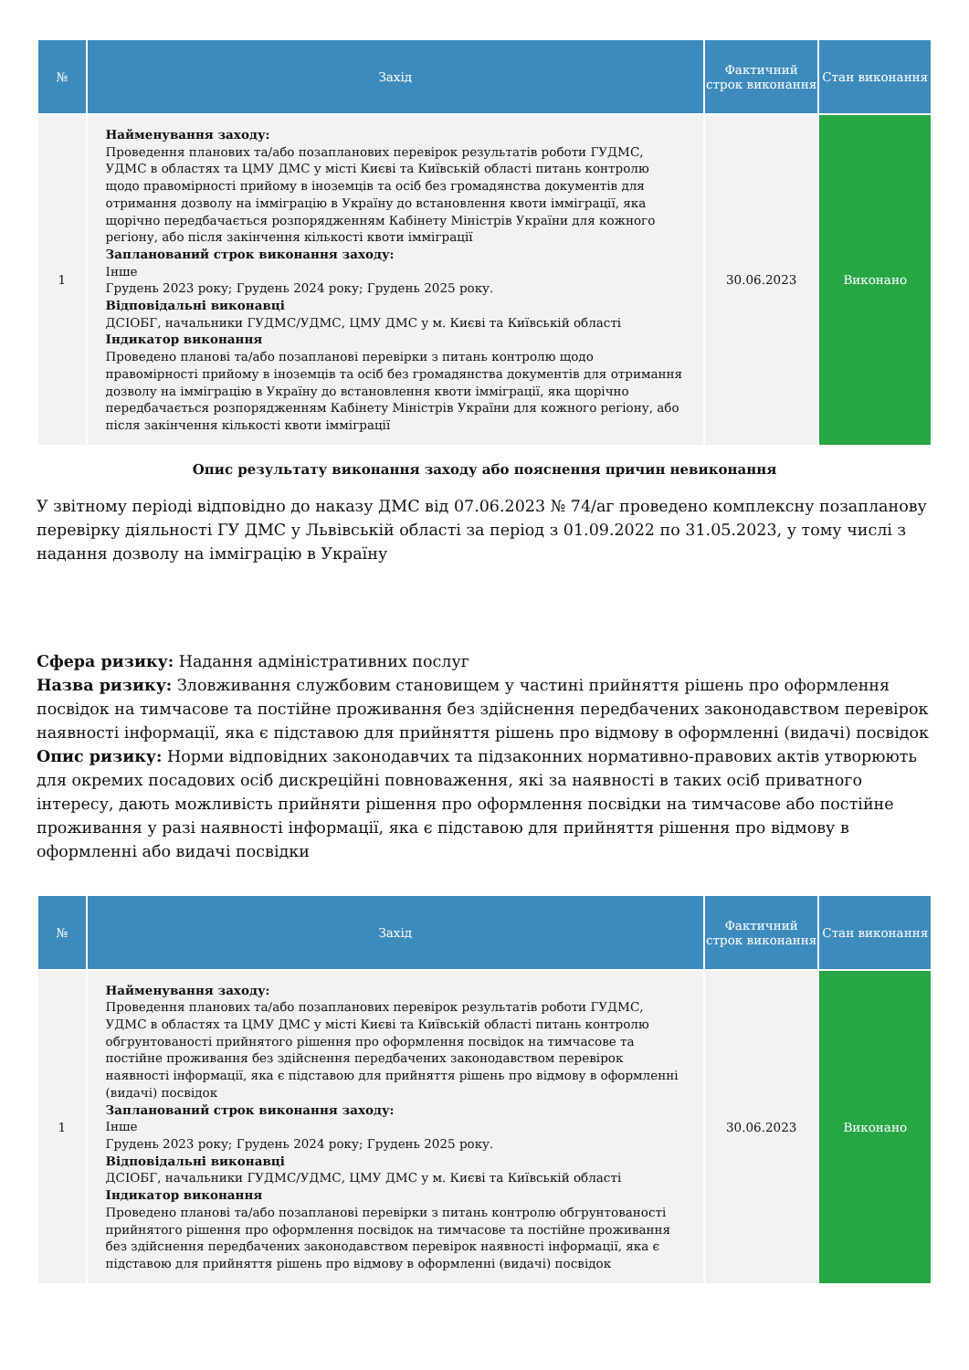| № | Захід | Фактичний строк виконання | Стан виконання |
| --- | --- | --- | --- |
| 1 | Найменування заходу: Проведення планових та/або позапланових перевірок результатів роботи ГУДМС, УДМС в областях та ЦМУ ДМС у місті Києві та Київській області питань контролю щодо правомірності прийому в іноземців та осіб без громадянства документів для отримання дозволу на імміграцію в Україну до встановлення квоти імміграції, яка щорічно передбачається розпорядженням Кабінету Міністрів України для кожного регіону, або після закінчення кількості квоти імміграції Запланований строк виконання заходу: Інше Грудень 2023 року; Грудень 2024 року; Грудень 2025 року. Відповідальні виконавці ДСІОБГ, начальники ГУДМС/УДМС, ЦМУ ДМС у м. Києві та Київській області Індикатор виконання Проведено планові та/або позапланові перевірки з питань контролю щодо правомірності прийому в іноземців та осіб без громадянства документів для отримання дозволу на імміграцію в Україну до встановлення квоти імміграції, яка щорічно передбачається розпорядженням Кабінету Міністрів України для кожного регіону, або після закінчення кількості квоти імміграції | 30.06.2023 | Виконано |
Опис результату виконання заходу або пояснення причин невиконання
У звітному періоді відповідно до наказу ДМС від 07.06.2023 № 74/аг проведено комплексну позапланову перевірку діяльності ГУ ДМС у Львівській області за період з 01.09.2022 по 31.05.2023, у тому числі з надання дозволу на імміграцію в Україну
Сфера ризику: Надання адміністративних послуг
Назва ризику: Зловживання службовим становищем у частині прийняття рішень про оформлення посвідок на тимчасове та постійне проживання без здійснення передбачених законодавством перевірок наявності інформації, яка є підставою для прийняття рішень про відмову в оформленні (видачі) посвідок
Опис ризику: Норми відповідних законодавчих та підзаконних нормативно-правових актів утворюють для окремих посадових осіб дискреційні повноваження, які за наявності в таких осіб приватного інтересу, дають можливість прийняти рішення про оформлення посвідки на тимчасове або постійне проживання у разі наявності інформації, яка є підставою для прийняття рішення про відмову в оформленні або видачі посвідки
| № | Захід | Фактичний строк виконання | Стан виконання |
| --- | --- | --- | --- |
| 1 | Найменування заходу: Проведення планових та/або позапланових перевірок результатів роботи ГУДМС, УДМС в областях та ЦМУ ДМС у місті Києві та Київській області питань контролю обгрунтованості прийнятого рішення про оформлення посвідок на тимчасове та постійне проживання без здійснення передбачених законодавством перевірок наявності інформації, яка є підставою для прийняття рішень про відмову в оформленні (видачі) посвідок Запланований строк виконання заходу: Інше Грудень 2023 року; Грудень 2024 року; Грудень 2025 року. Відповідальні виконавці ДСІОБГ, начальники ГУДМС/УДМС, ЦМУ ДМС у м. Києві та Київській області Індикатор виконання Проведено планові та/або позапланові перевірки з питань контролю обгрунтованості прийнятого рішення про оформлення посвідок на тимчасове та постійне проживання без здійснення передбачених законодавством перевірок наявності інформації, яка є підставою для прийняття рішень про відмову в оформленні (видачі) посвідок | 30.06.2023 | Виконано |